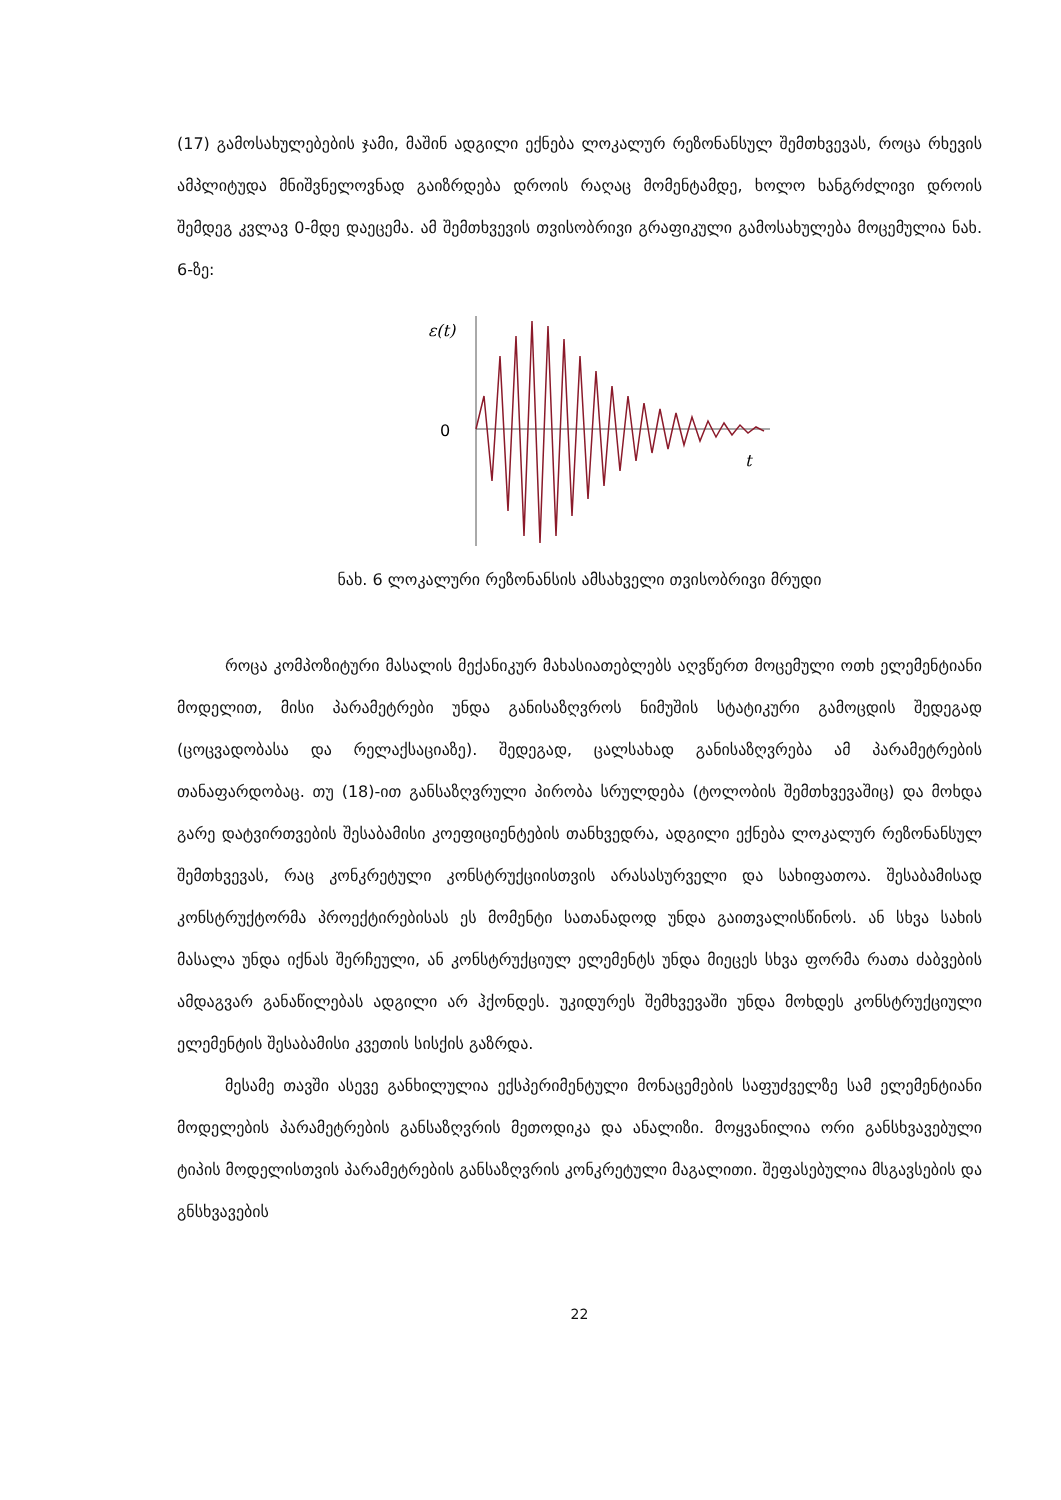(17) გამოსახულებების ჯამი, მაშინ ადგილი ექნება ლოკალურ რეზონანსულ შემთხვევას, როცა რხევის ამპლიტუდა მნიშვნელოვნად გაიზრდება დროის რაღაც მომენტამდე, ხოლო ხანგრძლივი დროის შემდეგ კვლავ 0-მდე დაეცემა. ამ შემთხვევის თვისობრივი გრაფიკული გამოსახულება მოცემულია ნახ. 6-ზე:
ε(t)
0
t
ნახ. 6 ლოკალური რეზონანსის ამსახველი თვისობრივი მრუდი
როცა კომპოზიტური მასალის მექანიკურ მახასიათებლებს აღვწერთ მოცემული ოთხ ელემენტიანი მოდელით, მისი პარამეტრები უნდა განისაზღვროს ნიმუშის სტატიკური გამოცდის შედეგად (ცოცვადობასა და რელაქსაციაზე). შედეგად, ცალსახად განისაზღვრება ამ პარამეტრების თანაფარდობაც. თუ (18)-ით განსაზღვრული პირობა სრულდება (ტოლობის შემთხვევაშიც) და მოხდა გარე დატვირთვების შესაბამისი კოეფიციენტების თანხვედრა, ადგილი ექნება ლოკალურ რეზონანსულ შემთხვევას, რაც კონკრეტული კონსტრუქციისთვის არასასურველი და სახიფათოა. შესაბამისად კონსტრუქტორმა პროექტირებისას ეს მომენტი სათანადოდ უნდა გაითვალისწინოს. ან სხვა სახის მასალა უნდა იქნას შერჩეული, ან კონსტრუქციულ ელემენტს უნდა მიეცეს სხვა ფორმა რათა ძაბვების ამდაგვარ განაწილებას ადგილი არ ჰქონდეს. უკიდურეს შემხვევაში უნდა მოხდეს კონსტრუქციული ელემენტის შესაბამისი კვეთის სისქის გაზრდა.
მესამე თავში ასევე განხილულია ექსპერიმენტული მონაცემების საფუძველზე სამ ელემენტიანი მოდელების პარამეტრების განსაზღვრის მეთოდიკა და ანალიზი. მოყვანილია ორი განსხვავებული ტიპის მოდელისთვის პარამეტრების განსაზღვრის კონკრეტული მაგალითი. შეფასებულია მსგავსების და გნსხვავების
22